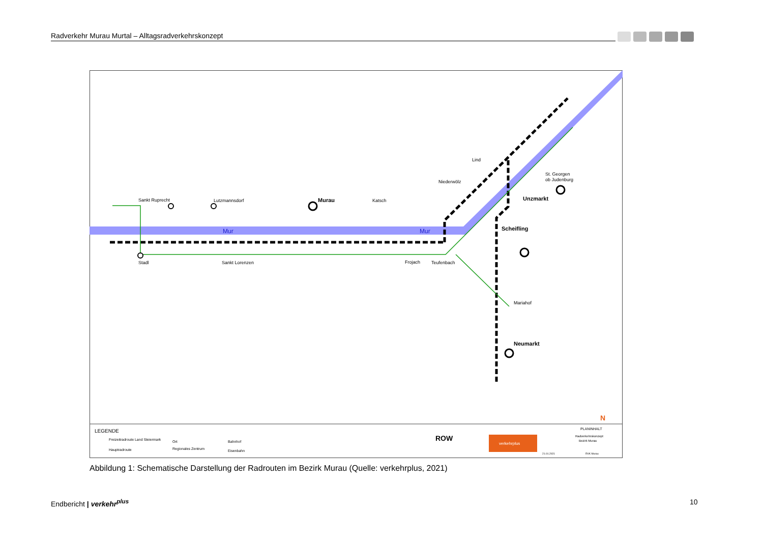Radverkehr Murau Murtal – Alltagsradverkehrskonzept
Stadl
Sankt Ruprecht
Lutzmannsdorf
Murau
Katsch
Sankt Lorenzen
Frojach
Teufenbach
Niederwölz
Lind
St. Georgen
ob Judenburg
Unzmarkt
Scheifling
Mariahof
Neumarkt
Mur
Mur
LEGENDE
Freizeitradroute Land Steiermark
Hauptradroute
Ort
Regionales Zentrum
Bahnhof
Eisenbahn
ROW
verkehrplus
PLANINHALT
Radverkehrskonzept
Bezirk Murau
21.01.2021
RVK Murau
N
Abbildung 1: Schematische Darstellung der Radrouten im Bezirk Murau (Quelle: verkehrplus, 2021)
Endbericht | verkehr<sup>plus</sup> 10